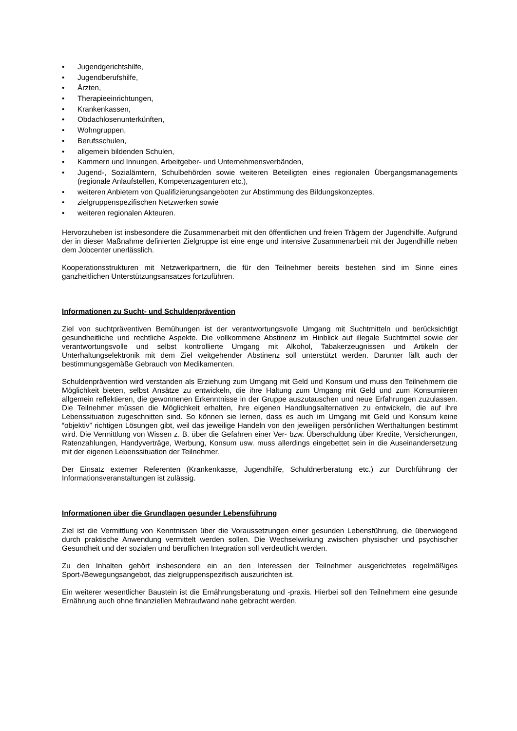• Jugendgerichtshilfe,
• Jugendberufshilfe,
• Ärzten,
• Therapieeinrichtungen,
• Krankenkassen,
• Obdachlosenunterkünften,
• Wohngruppen,
• Berufsschulen,
• allgemein bildenden Schulen,
• Kammern und Innungen, Arbeitgeber- und Unternehmensverbänden,
• Jugend-, Sozialämtern, Schulbehörden sowie weiteren Beteiligten eines regionalen Übergangsmanagements (regionale Anlaufstellen, Kompetenzagenturen etc.),
• weiteren Anbietern von Qualifizierungsangeboten zur Abstimmung des Bildungskonzeptes,
• zielgruppenspezifischen Netzwerken sowie
• weiteren regionalen Akteuren.
Hervorzuheben ist insbesondere die Zusammenarbeit mit den öffentlichen und freien Trägern der Jugendhilfe. Aufgrund der in dieser Maßnahme definierten Zielgruppe ist eine enge und intensive Zusammenarbeit mit der Jugendhilfe neben dem Jobcenter unerlässlich.
Kooperationsstrukturen mit Netzwerkpartnern, die für den Teilnehmer bereits bestehen sind im Sinne eines ganzheitlichen Unterstützungsansatzes fortzuführen.
Informationen zu Sucht- und Schuldenprävention
Ziel von suchtpräventiven Bemühungen ist der verantwortungsvolle Umgang mit Suchtmitteln und berücksichtigt gesundheitliche und rechtliche Aspekte. Die vollkommene Abstinenz im Hinblick auf illegale Suchtmittel sowie der verantwortungsvolle und selbst kontrollierte Umgang mit Alkohol, Tabakerzeugnissen und Artikeln der Unterhaltungselektronik mit dem Ziel weitgehender Abstinenz soll unterstützt werden. Darunter fällt auch der bestimmungsgemäße Gebrauch von Medikamenten.
Schuldenprävention wird verstanden als Erziehung zum Umgang mit Geld und Konsum und muss den Teilnehmern die Möglichkeit bieten, selbst Ansätze zu entwickeln, die ihre Haltung zum Umgang mit Geld und zum Konsumieren allgemein reflektieren, die gewonnenen Erkenntnisse in der Gruppe auszutauschen und neue Erfahrungen zuzulassen. Die Teilnehmer müssen die Möglichkeit erhalten, ihre eigenen Handlungsalternativen zu entwickeln, die auf ihre Lebenssituation zugeschnitten sind. So können sie lernen, dass es auch im Umgang mit Geld und Konsum keine “objektiv” richtigen Lösungen gibt, weil das jeweilige Handeln von den jeweiligen persönlichen Werthaltungen bestimmt wird. Die Vermittlung von Wissen z. B. über die Gefahren einer Ver- bzw. Überschuldung über Kredite, Versicherungen, Ratenzahlungen, Handyverträge, Werbung, Konsum usw. muss allerdings eingebettet sein in die Auseinandersetzung mit der eigenen Lebenssituation der Teilnehmer.
Der Einsatz externer Referenten (Krankenkasse, Jugendhilfe, Schuldnerberatung etc.) zur Durchführung der Informationsveranstaltungen ist zulässig.
Informationen über die Grundlagen gesunder Lebensführung
Ziel ist die Vermittlung von Kenntnissen über die Voraussetzungen einer gesunden Lebensführung, die überwiegend durch praktische Anwendung vermittelt werden sollen. Die Wechselwirkung zwischen physischer und psychischer Gesundheit und der sozialen und beruflichen Integration soll verdeutlicht werden.
Zu den Inhalten gehört insbesondere ein an den Interessen der Teilnehmer ausgerichtetes regelmäßiges Sport-/Bewegungsangebot, das zielgruppenspezifisch auszurichten ist.
Ein weiterer wesentlicher Baustein ist die Ernährungsberatung und -praxis. Hierbei soll den Teilnehmern eine gesunde Ernährung auch ohne finanziellen Mehraufwand nahe gebracht werden.